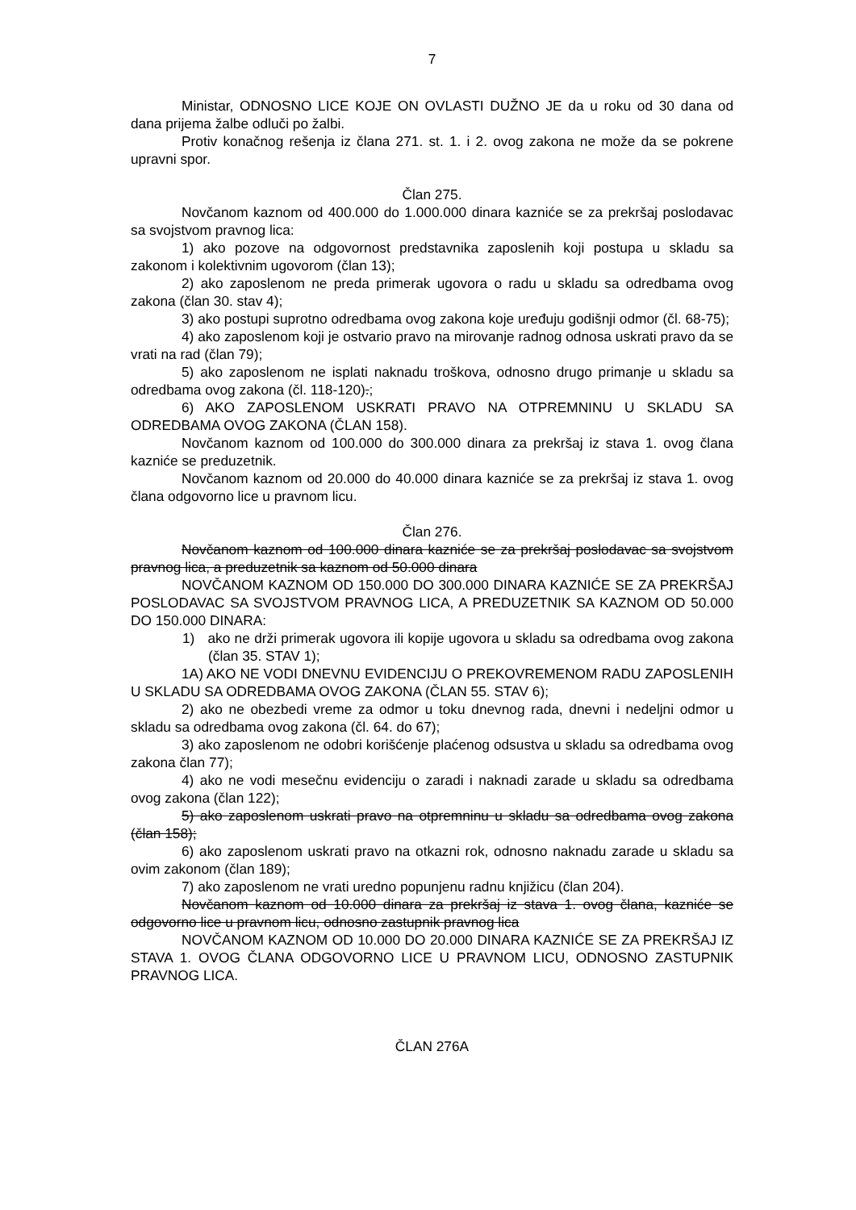7
Ministar, ODNOSNO LICE KOJE ON OVLASTI DUŽNO JE da u roku od 30 dana od dana prijema žalbe odluči po žalbi.
Protiv konačnog rešenja iz člana 271. st. 1. i 2. ovog zakona ne može da se pokrene upravni spor.
Član 275.
Novčanom kaznom od 400.000 do 1.000.000 dinara kazniće se za prekršaj poslodavac sa svojstvom pravnog lica:
1) ako pozove na odgovornost predstavnika zaposlenih koji postupa u skladu sa zakonom i kolektivnim ugovorom (član 13);
2) ako zaposlenom ne preda primerak ugovora o radu u skladu sa odredbama ovog zakona (član 30. stav 4);
3) ako postupi suprotno odredbama ovog zakona koje uređuju godišnji odmor (čl. 68-75);
4) ako zaposlenom koji je ostvario pravo na mirovanje radnog odnosa uskrati pravo da se vrati na rad (član 79);
5) ako zaposlenom ne isplati naknadu troškova, odnosno drugo primanje u skladu sa odredbama ovog zakona (čl. 118-120).;
6) AKO ZAPOSLENOM USKRATI PRAVO NA OTPREMNINU U SKLADU SA ODREDBAMA OVOG ZAKONA (ČLAN 158).
Novčanom kaznom od 100.000 do 300.000 dinara za prekršaj iz stava 1. ovog člana kazniće se preduzetnik.
Novčanom kaznom od 20.000 do 40.000 dinara kazniće se za prekršaj iz stava 1. ovog člana odgovorno lice u pravnom licu.
Član 276.
Novčanom kaznom od 100.000 dinara kazniće se za prekršaj poslodavac sa svojstvom pravnog lica, a preduzetnik sa kaznom od 50.000 dinara
NOVČANOM KAZNOM OD 150.000 DO 300.000 DINARA KAZNIĆE SE ZA PREKRŠAJ POSLODAVAC SA SVOJSTVOM PRAVNOG LICA, A PREDUZETNIK SA KAZNOM OD 50.000 DO 150.000 DINARA:
1) ako ne drži primerak ugovora ili kopije ugovora u skladu sa odredbama ovog zakona (član 35. STAV 1);
1A) AKO NE VODI DNEVNU EVIDENCIJU O PREKOVREMENOM RADU ZAPOSLENIH U SKLADU SA ODREDBAMA OVOG ZAKONA (ČLAN 55. STAV 6);
2) ako ne obezbedi vreme za odmor u toku dnevnog rada, dnevni i nedeljni odmor u skladu sa odredbama ovog zakona (čl. 64. do 67);
3) ako zaposlenom ne odobri korišćenje plaćenog odsustva u skladu sa odredbama ovog zakona član 77);
4) ako ne vodi mesečnu evidenciju o zaradi i naknadi zarade u skladu sa odredbama ovog zakona (član 122);
5) ako zaposlenom uskrati pravo na otpremninu u skladu sa odredbama ovog zakona (član 158);
6) ako zaposlenom uskrati pravo na otkazni rok, odnosno naknadu zarade u skladu sa ovim zakonom (član 189);
7) ako zaposlenom ne vrati uredno popunjenu radnu knjižicu (član 204).
Novčanom kaznom od 10.000 dinara za prekršaj iz stava 1. ovog člana, kazniće se odgovorno lice u pravnom licu, odnosno zastupnik pravnog lica
NOVČANOM KAZNOM OD 10.000 DO 20.000 DINARA KAZNIĆE SE ZA PREKRŠAJ IZ STAVA 1. OVOG ČLANA ODGOVORNO LICE U PRAVNOM LICU, ODNOSNO ZASTUPNIK PRAVNOG LICA.
ČLAN 276A